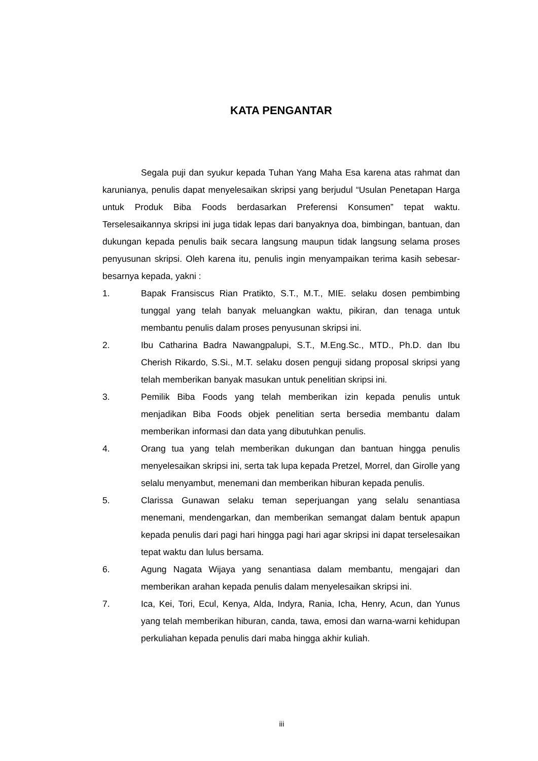KATA PENGANTAR
Segala puji dan syukur kepada Tuhan Yang Maha Esa karena atas rahmat dan karunianya, penulis dapat menyelesaikan skripsi yang berjudul “Usulan Penetapan Harga untuk Produk Biba Foods berdasarkan Preferensi Konsumen” tepat waktu. Terselesaikannya skripsi ini juga tidak lepas dari banyaknya doa, bimbingan, bantuan, dan dukungan kepada penulis baik secara langsung maupun tidak langsung selama proses penyusunan skripsi. Oleh karena itu, penulis ingin menyampaikan terima kasih sebesar-besarnya kepada, yakni :
1. Bapak Fransiscus Rian Pratikto, S.T., M.T., MIE. selaku dosen pembimbing tunggal yang telah banyak meluangkan waktu, pikiran, dan tenaga untuk membantu penulis dalam proses penyusunan skripsi ini.
2. Ibu Catharina Badra Nawangpalupi, S.T., M.Eng.Sc., MTD., Ph.D. dan Ibu Cherish Rikardo, S.Si., M.T. selaku dosen penguji sidang proposal skripsi yang telah memberikan banyak masukan untuk penelitian skripsi ini.
3. Pemilik Biba Foods yang telah memberikan izin kepada penulis untuk menjadikan Biba Foods objek penelitian serta bersedia membantu dalam memberikan informasi dan data yang dibutuhkan penulis.
4. Orang tua yang telah memberikan dukungan dan bantuan hingga penulis menyelesaikan skripsi ini, serta tak lupa kepada Pretzel, Morrel, dan Girolle yang selalu menyambut, menemani dan memberikan hiburan kepada penulis.
5. Clarissa Gunawan selaku teman seperjuangan yang selalu senantiasa menemani, mendengarkan, dan memberikan semangat dalam bentuk apapun kepada penulis dari pagi hari hingga pagi hari agar skripsi ini dapat terselesaikan tepat waktu dan lulus bersama.
6. Agung Nagata Wijaya yang senantiasa dalam membantu, mengajari dan memberikan arahan kepada penulis dalam menyelesaikan skripsi ini.
7. Ica, Kei, Tori, Ecul, Kenya, Alda, Indyra, Rania, Icha, Henry, Acun, dan Yunus yang telah memberikan hiburan, canda, tawa, emosi dan warna-warni kehidupan perkuliahan kepada penulis dari maba hingga akhir kuliah.
iii